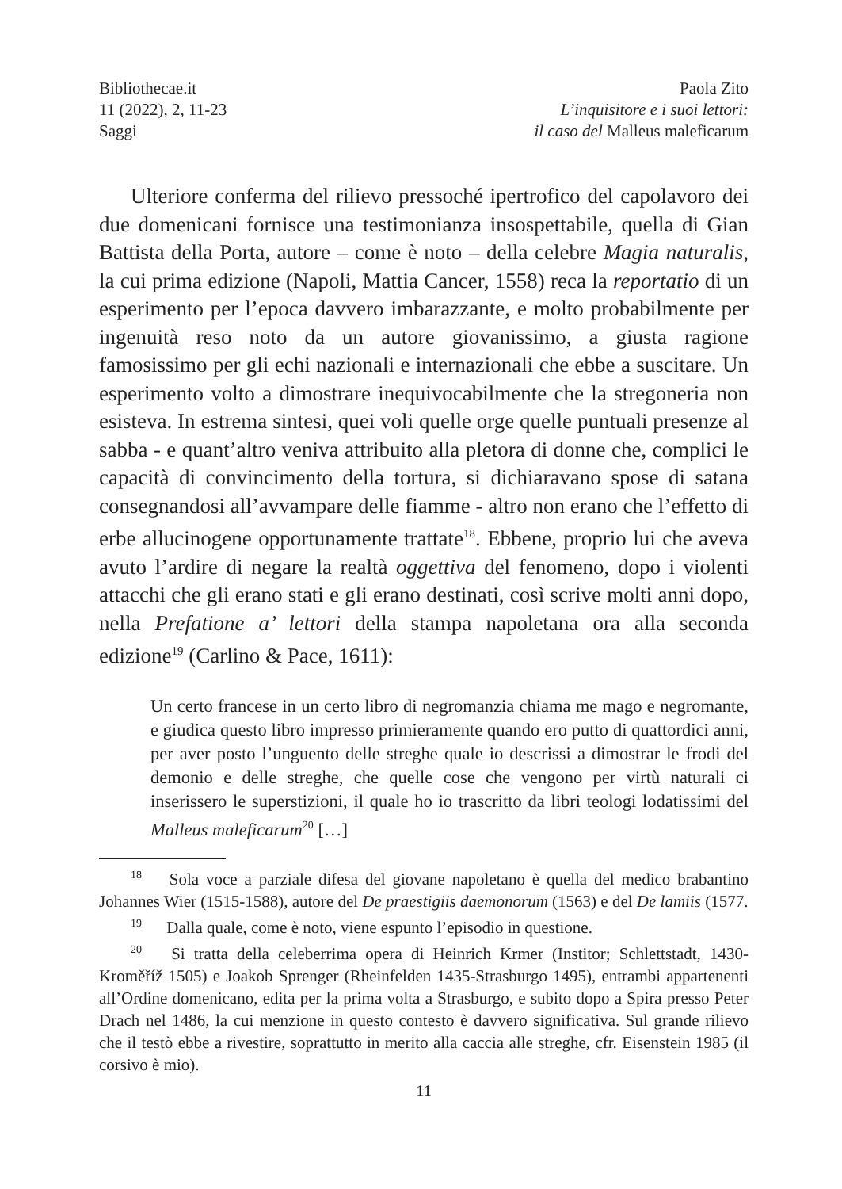Bibliothecae.it
11 (2022), 2, 11-23
Saggi
Paola Zito
L’inquisitore e i suoi lettori:
il caso del Malleus maleficarum
Ulteriore conferma del rilievo pressoché ipertrofico del capolavoro dei due domenicani fornisce una testimonianza insospettabile, quella di Gian Battista della Porta, autore – come è noto – della celebre Magia naturalis, la cui prima edizione (Napoli, Mattia Cancer, 1558) reca la reportatio di un esperimento per l’epoca davvero imbarazzante, e molto probabilmente per ingenuità reso noto da un autore giovanissimo, a giusta ragione famosissimo per gli echi nazionali e internazionali che ebbe a suscitare. Un esperimento volto a dimostrare inequivocabilmente che la stregoneria non esisteva. In estrema sintesi, quei voli quelle orge quelle puntuali presenze al sabba - e quant’altro veniva attribuito alla pletora di donne che, complici le capacità di convincimento della tortura, si dichiaravano spose di satana consegnandosi all’avvampare delle fiamme - altro non erano che l’effetto di erbe allucinogene opportunamente trattate<sup>18</sup>. Ebbene, proprio lui che aveva avuto l’ardire di negare la realtà oggettiva del fenomeno, dopo i violenti attacchi che gli erano stati e gli erano destinati, così scrive molti anni dopo, nella Prefatione a’ lettori della stampa napoletana ora alla seconda edizione<sup>19</sup> (Carlino & Pace, 1611):
Un certo francese in un certo libro di negromanzia chiama me mago e negromante, e giudica questo libro impresso primieramente quando ero putto di quattordici anni, per aver posto l’unguento delle streghe quale io descrissi a dimostrar le frodi del demonio e delle streghe, che quelle cose che vengono per virtù naturali ci inserissero le superstizioni, il quale ho io trascritto da libri teologi lodatissimi del Malleus maleficarum<sup>20</sup> […]
<sup>18</sup> Sola voce a parziale difesa del giovane napoletano è quella del medico brabantino Johannes Wier (1515-1588), autore del De praestigiis daemonorum (1563) e del De lamiis (1577.
<sup>19</sup> Dalla quale, come è noto, viene espunto l’episodio in questione.
<sup>20</sup> Si tratta della celeberrima opera di Heinrich Krmer (Institor; Schlettstadt, 1430-Kroměříž 1505) e Joakob Sprenger (Rheinfelden 1435-Strasburgo 1495), entrambi appartenenti all’Ordine domenicano, edita per la prima volta a Strasburgo, e subito dopo a Spira presso Peter Drach nel 1486, la cui menzione in questo contesto è davvero significativa. Sul grande rilievo che il testò ebbe a rivestire, soprattutto in merito alla caccia alle streghe, cfr. Eisenstein 1985 (il corsivo è mio).
11